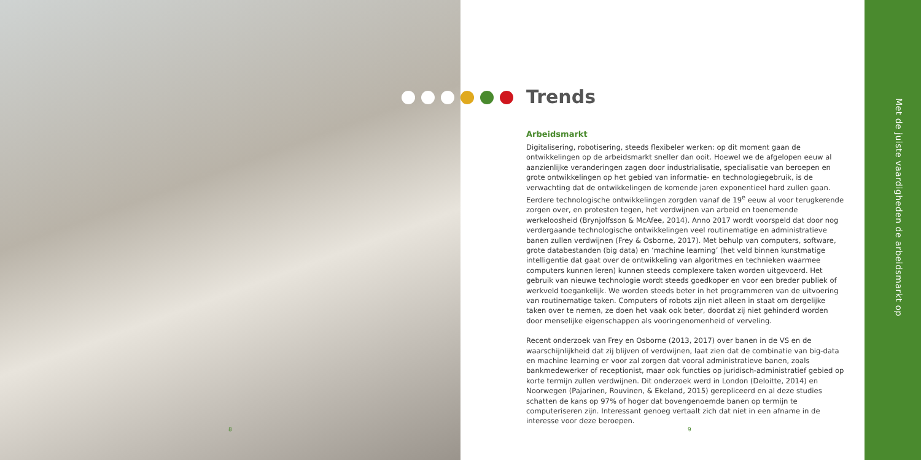8
Trends
Arbeidsmarkt
Digitalisering, robotisering, steeds flexibeler werken: op dit moment gaan de ontwikkelingen op de arbeidsmarkt sneller dan ooit. Hoewel we de afgelopen eeuw al aanzienlijke veranderingen zagen door industrialisatie, specialisatie van beroepen en grote ontwikkelingen op het gebied van informatie- en technologiegebruik, is de verwachting dat de ontwikkelingen de komende jaren exponentieel hard zullen gaan. Eerdere technologische ontwikkelingen zorgden vanaf de 19<sup>e</sup> eeuw al voor terugkerende zorgen over, en protesten tegen, het verdwijnen van arbeid en toenemende werkeloosheid (Brynjolfsson & McAfee, 2014). Anno 2017 wordt voorspeld dat door nog verdergaande technologische ontwikkelingen veel routinematige en administratieve banen zullen verdwijnen (Frey & Osborne, 2017). Met behulp van computers, software, grote databestanden (big data) en ‘machine learning’ (het veld binnen kunstmatige intelligentie dat gaat over de ontwikkeling van algoritmes en technieken waarmee computers kunnen leren) kunnen steeds complexere taken worden uitgevoerd. Het gebruik van nieuwe technologie wordt steeds goedkoper en voor een breder publiek of werkveld toegankelijk. We worden steeds beter in het programmeren van de uitvoering van routinematige taken. Computers of robots zijn niet alleen in staat om dergelijke taken over te nemen, ze doen het vaak ook beter, doordat zij niet gehinderd worden door menselijke eigenschappen als vooringenomenheid of verveling.
Recent onderzoek van Frey en Osborne (2013, 2017) over banen in de VS en de waarschijnlijkheid dat zij blijven of verdwijnen, laat zien dat de combinatie van big-data en machine learning er voor zal zorgen dat vooral administratieve banen, zoals bankmedewerker of receptionist, maar ook functies op juridisch-administratief gebied op korte termijn zullen verdwijnen. Dit onderzoek werd in London (Deloitte, 2014) en Noorwegen (Pajarinen, Rouvinen, & Ekeland, 2015) gerepliceerd en al deze studies schatten de kans op 97% of hoger dat bovengenoemde banen op termijn te computeriseren zijn. Interessant genoeg vertaalt zich dat niet in een afname in de interesse voor deze beroepen.
9
Met de juiste vaardigheden de arbeidsmarkt op